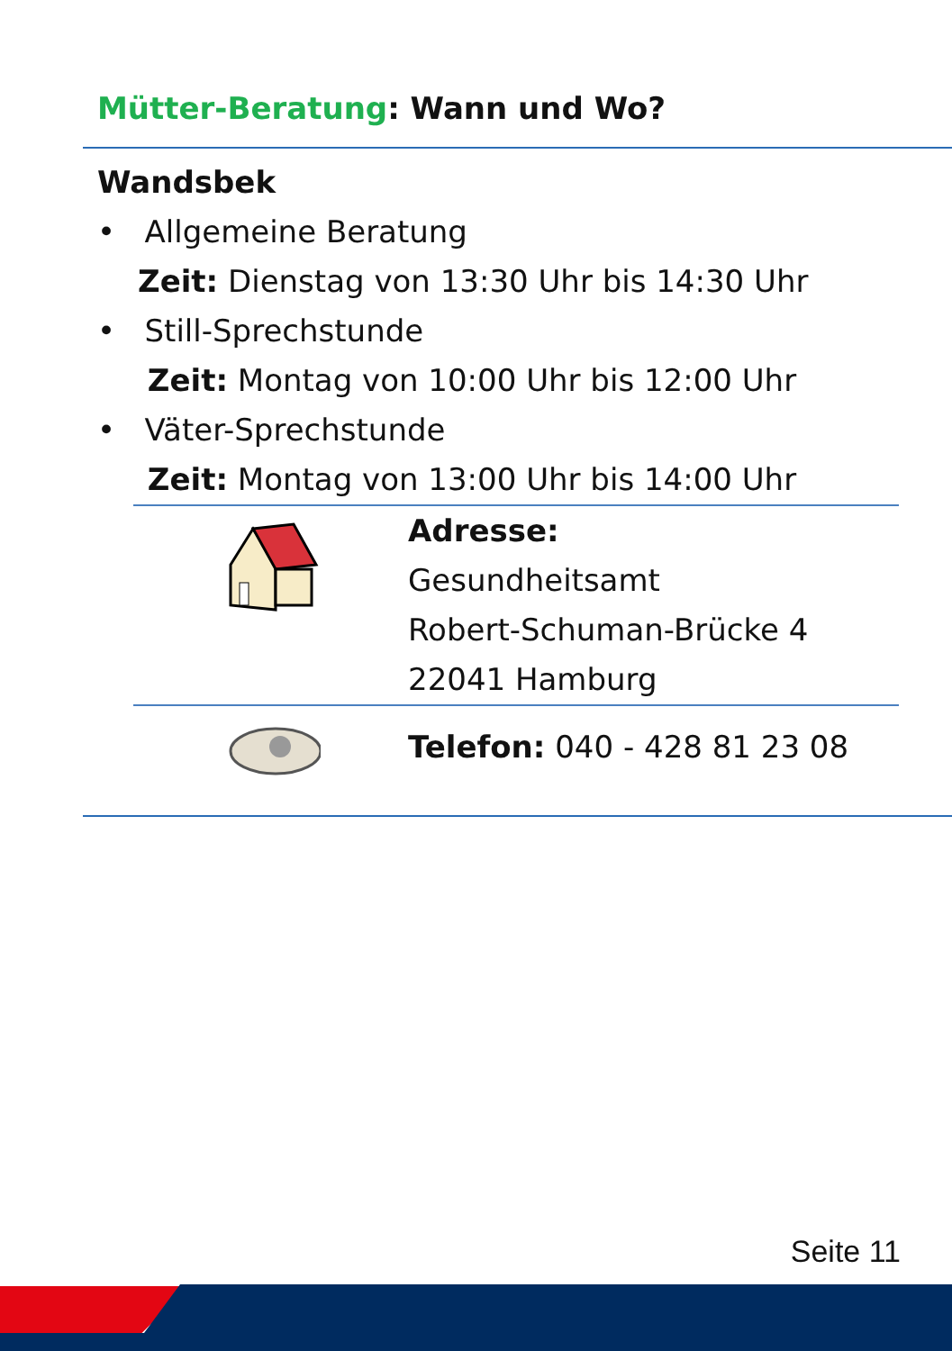Mütter-Beratung: Wann und Wo?
Wandsbek
• Allgemeine Beratung
Zeit: Dienstag von 13:30 Uhr bis 14:30 Uhr
• Still-Sprechstunde
Zeit: Montag von 10:00 Uhr bis 12:00 Uhr
• Väter-Sprechstunde
Zeit: Montag von 13:00 Uhr bis 14:00 Uhr
Adresse:
Gesundheitsamt
Robert-Schuman-Brücke 4
22041 Hamburg
Telefon: 040 - 428 81 23 08
Seite 11